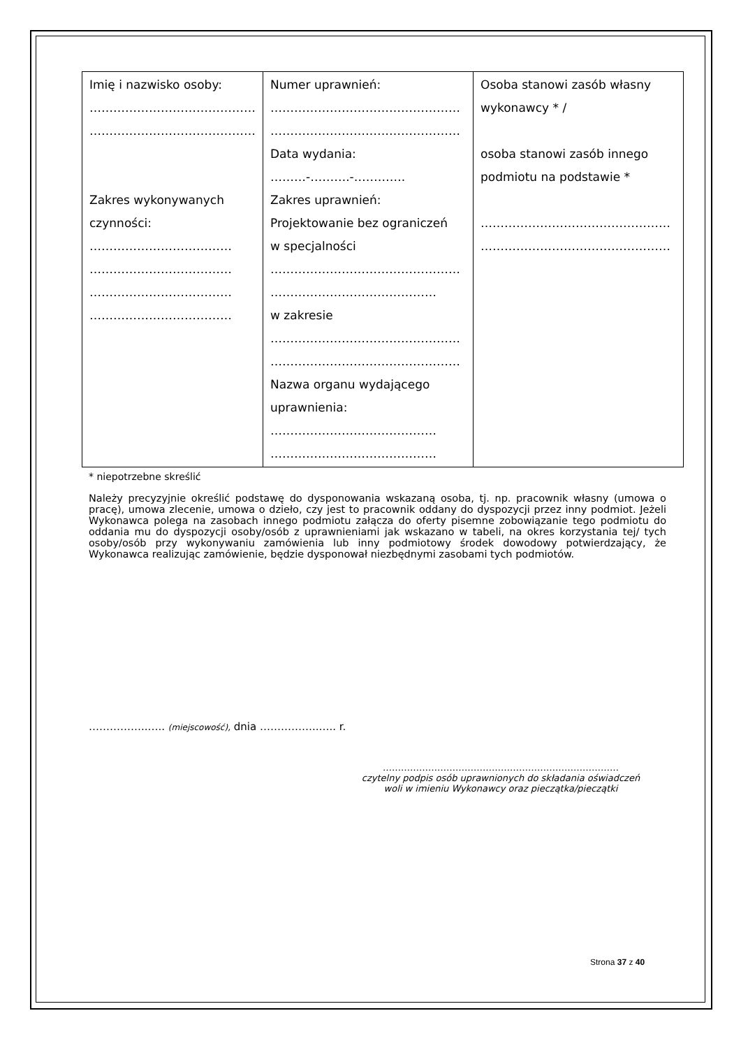| Imię i nazwisko osoby: …………………………………… …………………………………… Zakres wykonywanych czynności: ……………………………… ……………………………… ……………………………… ……………………………… | Numer uprawnień: ………………………………………… ………………………………………… Data wydania: ………-……….-…………. Zakres uprawnień: Projektowanie bez ograniczeń w specjalności ………………………………………… …………………………………… w zakresie ………………………………………… ………………………………………… Nazwa organu wydającego uprawnienia: …………………………………… …………………………………… | Osoba stanowi zasób własny wykonawcy * / osoba stanowi zasób innego podmiotu na podstawie * ………………………………………… ………………………………………… |
* niepotrzebne skreślić
Należy precyzyjnie określić podstawę do dysponowania wskazaną osoba, tj. np. pracownik własny (umowa o pracę), umowa zlecenie, umowa o dzieło, czy jest to pracownik oddany do dyspozycji przez inny podmiot. Jeżeli Wykonawca polega na zasobach innego podmiotu załącza do oferty pisemne zobowiązanie tego podmiotu do oddania mu do dyspozycji osoby/osób z uprawnieniami jak wskazano w tabeli, na okres korzystania tej/ tych osoby/osób przy wykonywaniu zamówienia lub inny podmiotowy środek dowodowy potwierdzający, że Wykonawca realizując zamówienie, będzie dysponował niezbędnymi zasobami tych podmiotów.
……………..….. (miejscowość), dnia ……………..….. r.
……………………………………………………………………
czytelny podpis osób uprawnionych do składania oświadczeń
woli w imieniu Wykonawcy oraz pieczątka/pieczątki
Strona 37 z 40